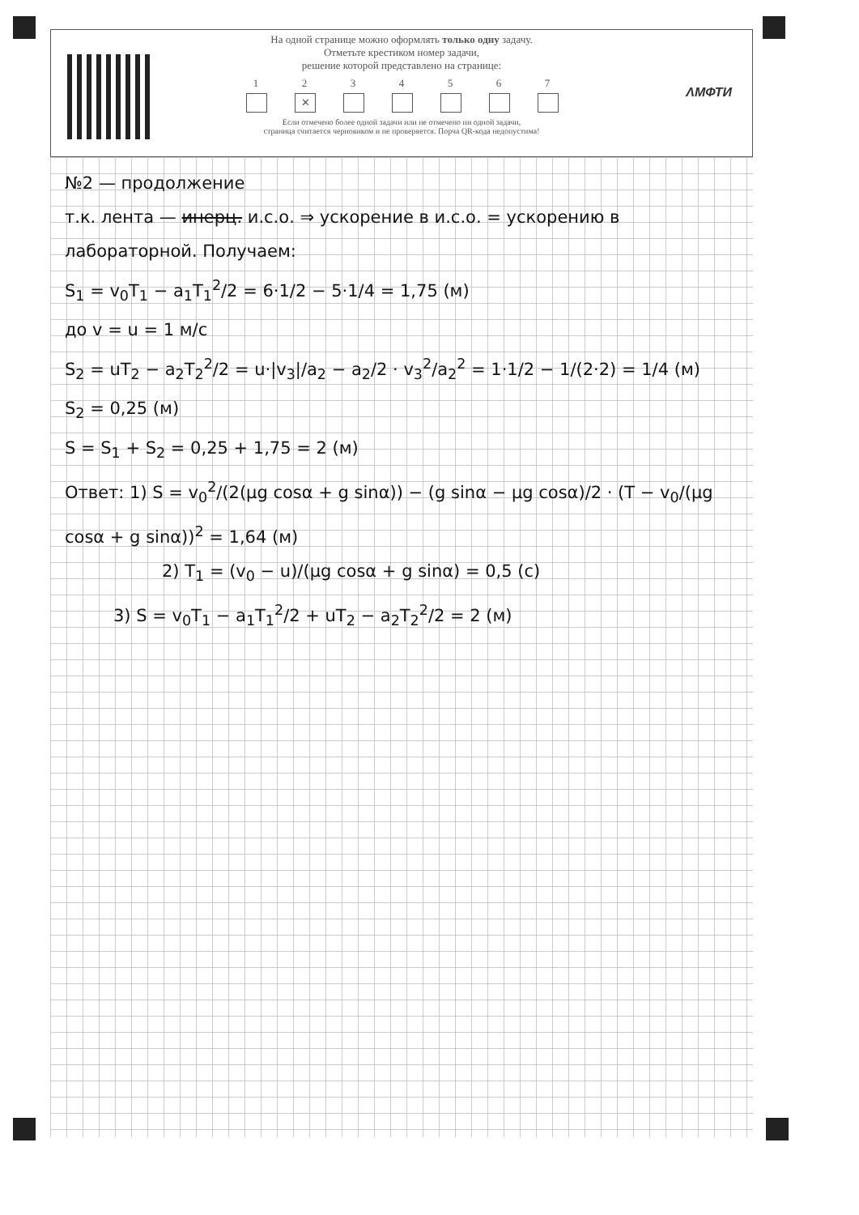На одной странице можно оформлять только одну задачу.
Отметьте крестиком номер задачи,
решение которой представлено на странице:
1 2
✕
3 4 5 6 7
Если отмечено более одной задачи или не отмечено ни одной задачи,
страница считается черновиком и не проверяется. Порча QR-кода недопустима!
ΛМФТИ
№2 — продолжение
т.к. лента — инерц. и.с.о. ⇒ ускорение в и.с.о. = ускорению в лабораторной. Получаем:
S<sub>1</sub> = v<sub>0</sub>T<sub>1</sub> − a<sub>1</sub>T<sub>1</sub><sup>2</sup>/2 = 6·1/2 − 5·1/4 = 1,75 (м)
до v = u = 1 м/с
S<sub>2</sub> = uT<sub>2</sub> − a<sub>2</sub>T<sub>2</sub><sup>2</sup>/2 = u·|v<sub>3</sub>|/a<sub>2</sub> − a<sub>2</sub>/2 · v<sub>3</sub><sup>2</sup>/a<sub>2</sub><sup>2</sup> = 1·1/2 − 1/(2·2) = 1/4 (м)
S<sub>2</sub> = 0,25 (м)
S = S<sub>1</sub> + S<sub>2</sub> = 0,25 + 1,75 = 2 (м)
Ответ: 1) S = v<sub>0</sub><sup>2</sup>/(2(μg cosα + g sinα)) − (g sinα − μg cosα)/2 · (T − v<sub>0</sub>/(μg cosα + g sinα))<sup>2</sup> = 1,64 (м)
2) T<sub>1</sub> = (v<sub>0</sub> − u)/(μg cosα + g sinα) = 0,5 (с)
3) S = v<sub>0</sub>T<sub>1</sub> − a<sub>1</sub>T<sub>1</sub><sup>2</sup>/2 + uT<sub>2</sub> − a<sub>2</sub>T<sub>2</sub><sup>2</sup>/2 = 2 (м)